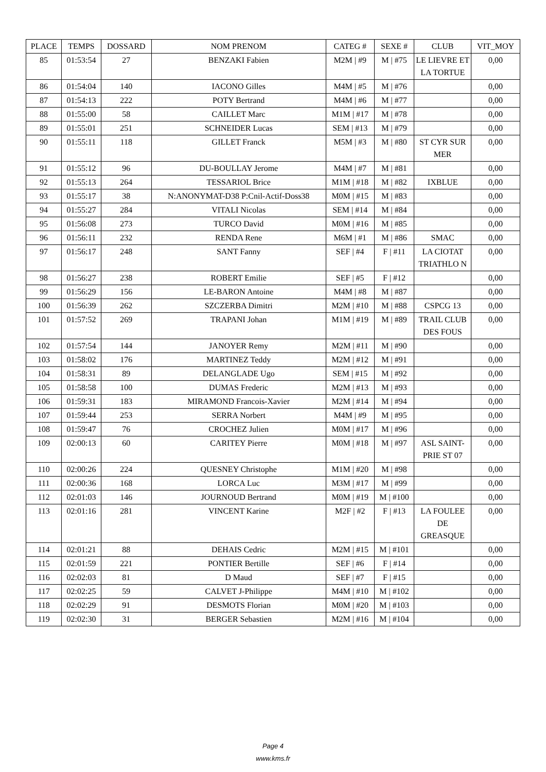| PLACE | TEMPS | DOSSARD | NOM PRENOM | CATEG # | SEXE # | CLUB | VIT_MOY |
| --- | --- | --- | --- | --- | --- | --- | --- |
| 85 | 01:53:54 | 27 | BENZAKI Fabien | M2M / #9 | M / #75 | LE LIEVRE ET LA TORTUE | 0,00 |
| 86 | 01:54:04 | 140 | IACONO Gilles | M4M / #5 | M / #76 | | 0,00 |
| 87 | 01:54:13 | 222 | POTY Bertrand | M4M / #6 | M / #77 | | 0,00 |
| 88 | 01:55:00 | 58 | CAILLET Marc | M1M / #17 | M / #78 | | 0,00 |
| 89 | 01:55:01 | 251 | SCHNEIDER Lucas | SEM / #13 | M / #79 | | 0,00 |
| 90 | 01:55:11 | 118 | GILLET Franck | M5M / #3 | M / #80 | ST CYR SUR MER | 0,00 |
| 91 | 01:55:12 | 96 | DU-BOULLAY Jerome | M4M / #7 | M / #81 | | 0,00 |
| 92 | 01:55:13 | 264 | TESSARIOL Brice | M1M / #18 | M / #82 | IXBLUE | 0,00 |
| 93 | 01:55:17 | 38 | N:ANONYMAT-D38 P:Cnil-Actif-Doss38 | M0M / #15 | M / #83 | | 0,00 |
| 94 | 01:55:27 | 284 | VITALI Nicolas | SEM / #14 | M / #84 | | 0,00 |
| 95 | 01:56:08 | 273 | TURCO David | M0M / #16 | M / #85 | | 0,00 |
| 96 | 01:56:11 | 232 | RENDA Rene | M6M / #1 | M / #86 | SMAC | 0,00 |
| 97 | 01:56:17 | 248 | SANT Fanny | SEF / #4 | F / #11 | LA CIOTAT TRIATHLO N | 0,00 |
| 98 | 01:56:27 | 238 | ROBERT Emilie | SEF / #5 | F / #12 | | 0,00 |
| 99 | 01:56:29 | 156 | LE-BARON Antoine | M4M / #8 | M / #87 | | 0,00 |
| 100 | 01:56:39 | 262 | SZCZERBA Dimitri | M2M / #10 | M / #88 | CSPCG 13 | 0,00 |
| 101 | 01:57:52 | 269 | TRAPANI Johan | M1M / #19 | M / #89 | TRAIL CLUB DES FOUS | 0,00 |
| 102 | 01:57:54 | 144 | JANOYER Remy | M2M / #11 | M / #90 | | 0,00 |
| 103 | 01:58:02 | 176 | MARTINEZ Teddy | M2M / #12 | M / #91 | | 0,00 |
| 104 | 01:58:31 | 89 | DELANGLADE Ugo | SEM / #15 | M / #92 | | 0,00 |
| 105 | 01:58:58 | 100 | DUMAS Frederic | M2M / #13 | M / #93 | | 0,00 |
| 106 | 01:59:31 | 183 | MIRAMOND Francois-Xavier | M2M / #14 | M / #94 | | 0,00 |
| 107 | 01:59:44 | 253 | SERRA Norbert | M4M / #9 | M / #95 | | 0,00 |
| 108 | 01:59:47 | 76 | CROCHEZ Julien | M0M / #17 | M / #96 | | 0,00 |
| 109 | 02:00:13 | 60 | CARITEY Pierre | M0M / #18 | M / #97 | ASL SAINT-PRIE ST 07 | 0,00 |
| 110 | 02:00:26 | 224 | QUESNEY Christophe | M1M / #20 | M / #98 | | 0,00 |
| 111 | 02:00:36 | 168 | LORCA Luc | M3M / #17 | M / #99 | | 0,00 |
| 112 | 02:01:03 | 146 | JOURNOUD Bertrand | M0M / #19 | M / #100 | | 0,00 |
| 113 | 02:01:16 | 281 | VINCENT Karine | M2F / #2 | F / #13 | LA FOULEE DE GREASQUE | 0,00 |
| 114 | 02:01:21 | 88 | DEHAIS Cedric | M2M / #15 | M / #101 | | 0,00 |
| 115 | 02:01:59 | 221 | PONTIER Bertille | SEF / #6 | F / #14 | | 0,00 |
| 116 | 02:02:03 | 81 | D Maud | SEF / #7 | F / #15 | | 0,00 |
| 117 | 02:02:25 | 59 | CALVET J-Philippe | M4M / #10 | M / #102 | | 0,00 |
| 118 | 02:02:29 | 91 | DESMOTS Florian | M0M / #20 | M / #103 | | 0,00 |
| 119 | 02:02:30 | 31 | BERGER Sebastien | M2M / #16 | M / #104 | | 0,00 |
Page 4
www.kms.fr